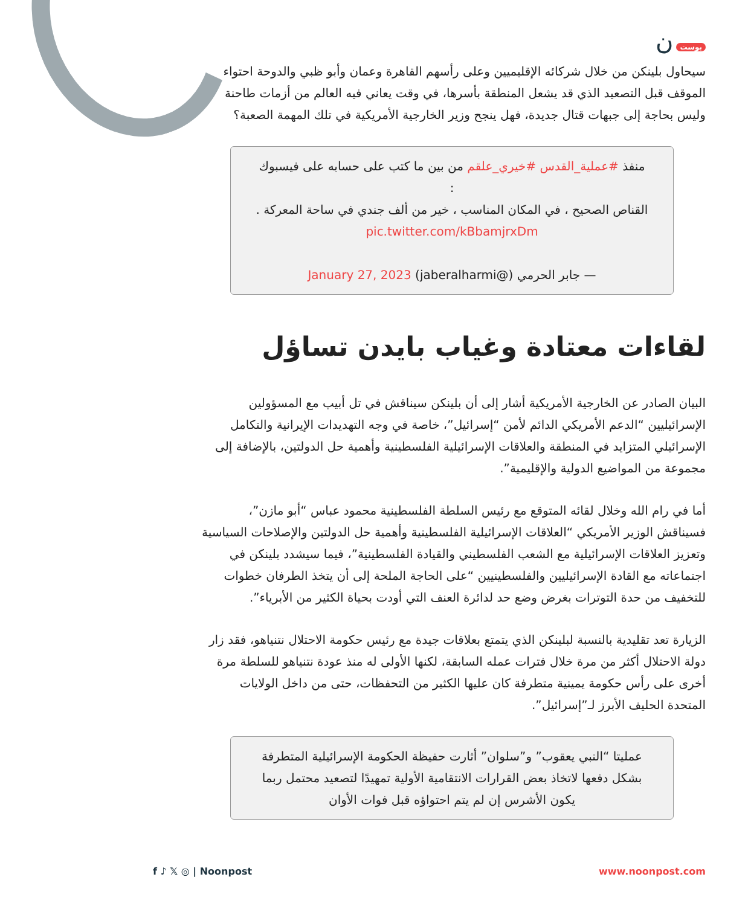بوست ن
سيحاول بلينكن من خلال شركائه الإقليميين وعلى رأسهم القاهرة وعمان وأبو ظبي والدوحة احتواء الموقف قبل التصعيد الذي قد يشعل المنطقة بأسرها، في وقت يعاني فيه العالم من أزمات طاحنة وليس بحاجة إلى جبهات قتال جديدة، فهل ينجح وزير الخارجية الأمريكية في تلك المهمة الصعبة؟
منفذ #عملية_القدس #خيري_علقم من بين ما كتب على حسابه على فيسبوك :
القناص الصحيح ، في المكان المناسب ، خير من ألف جندي في ساحة المعركة .
pic.twitter.com/kBbamjrxDm
— جابر الحرمي (@jaberalharmi) January 27, 2023
لقاءات معتادة وغياب بايدن تساؤل
البيان الصادر عن الخارجية الأمريكية أشار إلى أن بلينكن سيناقش في تل أبيب مع المسؤولين الإسرائيليين “الدعم الأمريكي الدائم لأمن “إسرائيل”، خاصة في وجه التهديدات الإيرانية والتكامل الإسرائيلي المتزايد في المنطقة والعلاقات الإسرائيلية الفلسطينية وأهمية حل الدولتين، بالإضافة إلى مجموعة من المواضيع الدولية والإقليمية”.
أما في رام الله وخلال لقائه المتوقع مع رئيس السلطة الفلسطينية محمود عباس “أبو مازن”، فسيناقش الوزير الأمريكي “العلاقات الإسرائيلية الفلسطينية وأهمية حل الدولتين والإصلاحات السياسية وتعزيز العلاقات الإسرائيلية مع الشعب الفلسطيني والقيادة الفلسطينية”، فيما سيشدد بلينكن في اجتماعاته مع القادة الإسرائيليين والفلسطينيين “على الحاجة الملحة إلى أن يتخذ الطرفان خطوات للتخفيف من حدة التوترات بغرض وضع حد لدائرة العنف التي أودت بحياة الكثير من الأبرياء”.
الزيارة تعد تقليدية بالنسبة لبلينكن الذي يتمتع بعلاقات جيدة مع رئيس حكومة الاحتلال نتنياهو، فقد زار دولة الاحتلال أكثر من مرة خلال فترات عمله السابقة، لكنها الأولى له منذ عودة نتنياهو للسلطة مرة أخرى على رأس حكومة يمينية متطرفة كان عليها الكثير من التحفظات، حتى من داخل الولايات المتحدة الحليف الأبرز لـ”إسرائيل”.
عمليتا “النبي يعقوب” و”سلوان” أثارت حفيظة الحكومة الإسرائيلية المتطرفة بشكل دفعها لاتخاذ بعض القرارات الانتقامية الأولية تمهيدًا لتصعيد محتمل ربما يكون الأشرس إن لم يتم احتواؤه قبل فوات الأوان
www.noonpost.com f ♪ 𝕏 ◎ | Noonpost